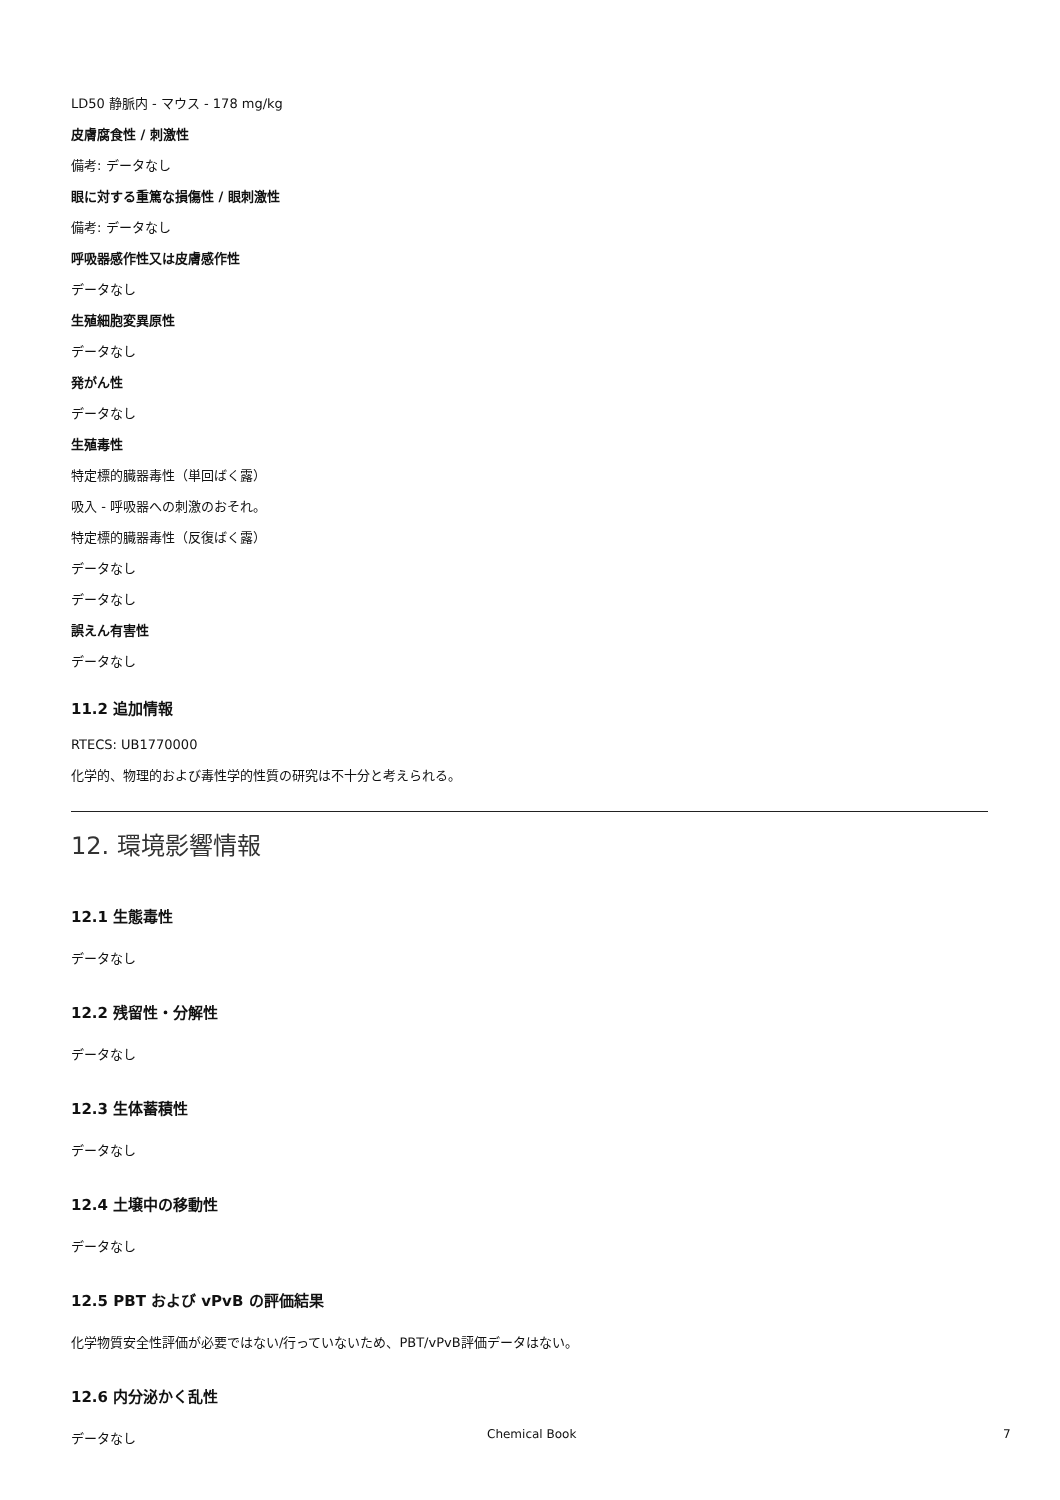LD50 静脈内 - マウス - 178 mg/kg
皮膚腐食性 / 刺激性
備考: データなし
眼に対する重篤な損傷性 / 眼刺激性
備考: データなし
呼吸器感作性又は皮膚感作性
データなし
生殖細胞変異原性
データなし
発がん性
データなし
生殖毒性
特定標的臓器毒性（単回ばく露）
吸入 - 呼吸器への刺激のおそれ。
特定標的臓器毒性（反復ばく露）
データなし
データなし
誤えん有害性
データなし
11.2 追加情報
RTECS: UB1770000
化学的、物理的および毒性学的性質の研究は不十分と考えられる。
12. 環境影響情報
12.1 生態毒性
データなし
12.2 残留性・分解性
データなし
12.3 生体蓄積性
データなし
12.4 土壌中の移動性
データなし
12.5 PBT および vPvB の評価結果
化学物質安全性評価が必要ではない/行っていないため、PBT/vPvB評価データはない。
12.6 内分泌かく乱性
データなし
Chemical Book 7